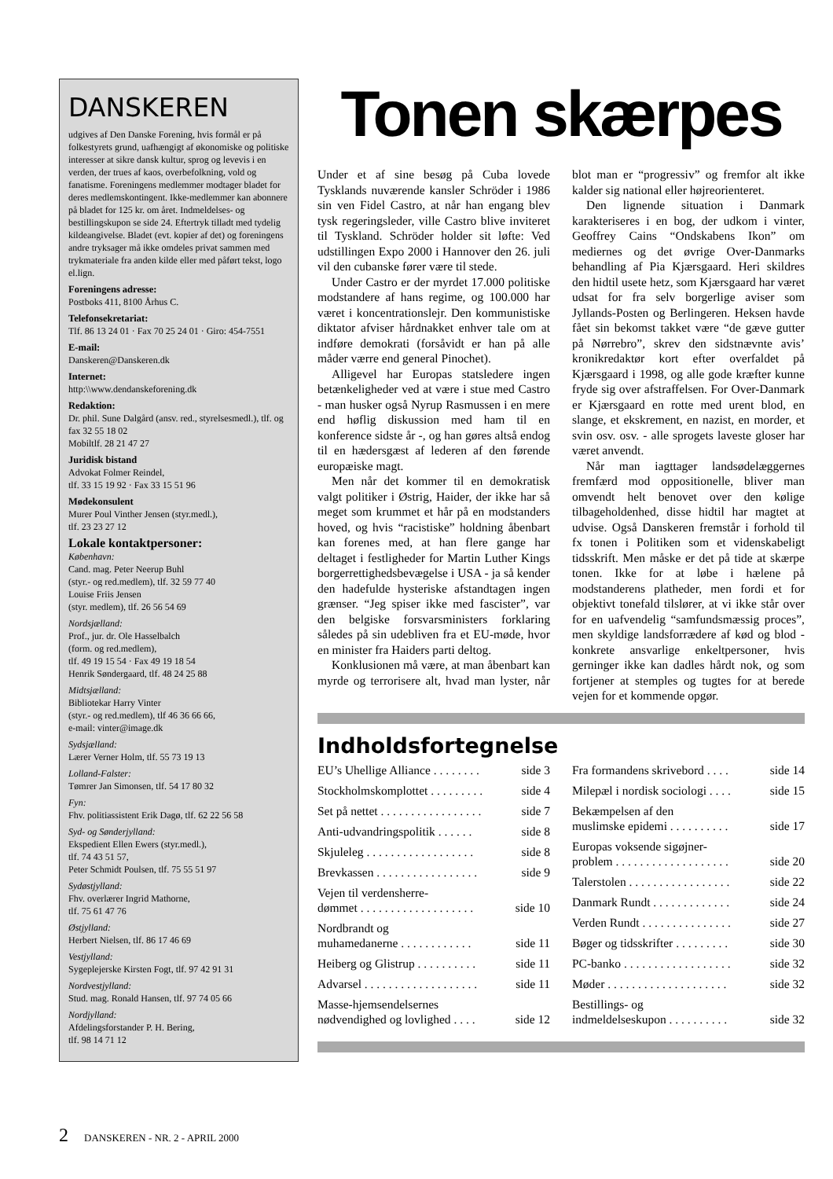DANSKEREN
udgives af Den Danske Forening, hvis formål er på folkestyrets grund, uafhængigt af økonomiske og politiske interesser at sikre dansk kultur, sprog og levevis i en verden, der trues af kaos, overbefolkning, vold og fanatisme. Foreningens medlemmer modtager bladet for deres medlemskontingent. Ikke-medlemmer kan abonnere på bladet for 125 kr. om året. Indmeldelses- og bestillingskupon se side 24. Eftertryk tilladt med tydelig kildeangivelse. Bladet (evt. kopier af det) og foreningens andre tryksager må ikke omdeles privat sammen med trykmateriale fra anden kilde eller med påført tekst, logo el.lign.
Foreningens adresse:
Postboks 411, 8100 Århus C.
Telefonsekretariat:
Tlf. 86 13 24 01 · Fax 70 25 24 01 · Giro: 454-7551
E-mail:
Danskeren@Danskeren.dk
Internet:
http:\\www.dendanskeforening.dk
Redaktion:
Dr. phil. Sune Dalgård (ansv. red., styrelsesmedl.), tlf. og fax 32 55 18 02
Mobiltlf. 28 21 47 27
Juridisk bistand
Advokat Folmer Reindel,
tlf. 33 15 19 92 · Fax 33 15 51 96
Mødekonsulent
Murer Poul Vinther Jensen (styr.medl.),
tlf. 23 23 27 12
Lokale kontaktpersoner:
København:
Cand. mag. Peter Neerup Buhl
(styr.- og red.medlem), tlf. 32 59 77 40
Louise Friis Jensen
(styr. medlem), tlf. 26 56 54 69
Nordsjælland:
Prof., jur. dr. Ole Hasselbalch
(form. og red.medlem),
tlf. 49 19 15 54 · Fax 49 19 18 54
Henrik Søndergaard, tlf. 48 24 25 88
Midtsjælland:
Bibliotekar Harry Vinter
(styr.- og red.medlem), tlf 46 36 66 66,
e-mail: vinter@image.dk
Sydsjælland:
Lærer Verner Holm, tlf. 55 73 19 13
Lolland-Falster:
Tømrer Jan Simonsen, tlf. 54 17 80 32
Fyn:
Fhv. politiassistent Erik Dagø, tlf. 62 22 56 58
Syd- og Sønderjylland:
Ekspedient Ellen Ewers (styr.medl.),
tlf. 74 43 51 57,
Peter Schmidt Poulsen, tlf. 75 55 51 97
Sydøstjylland:
Fhv. overlærer Ingrid Mathorne,
tlf. 75 61 47 76
Østjylland:
Herbert Nielsen, tlf. 86 17 46 69
Vestjylland:
Sygeplejerske Kirsten Fogt, tlf. 97 42 91 31
Nordvestjylland:
Stud. mag. Ronald Hansen, tlf. 97 74 05 66
Nordjylland:
Afdelingsforstander P. H. Bering,
tlf. 98 14 71 12
Tonen skærpes
Under et af sine besøg på Cuba lovede Tysklands nuværende kansler Schröder i 1986 sin ven Fidel Castro, at når han engang blev tysk regeringsleder, ville Castro blive inviteret til Tyskland. Schröder holder sit løfte: Ved udstillingen Expo 2000 i Hannover den 26. juli vil den cubanske fører være til stede.
Under Castro er der myrdet 17.000 politiske modstandere af hans regime, og 100.000 har været i koncentrationslejr. Den kommunistiske diktator afviser hårdnakket enhver tale om at indføre demokrati (forsåvidt er han på alle måder værre end general Pinochet).
Alligevel har Europas statsledere ingen betænkeligheder ved at være i stue med Castro - man husker også Nyrup Rasmussen i en mere end høflig diskussion med ham til en konference sidste år -, og han gøres altså endog til en hædersgæst af lederen af den førende europæiske magt.
Men når det kommer til en demokratisk valgt politiker i Østrig, Haider, der ikke har så meget som krummet et hår på en modstanders hoved, og hvis “racistiske” holdning åbenbart kan forenes med, at han flere gange har deltaget i festligheder for Martin Luther Kings borgerrettighedsbevægelse i USA - ja så kender den hadefulde hysteriske afstandtagen ingen grænser. “Jeg spiser ikke med fascister”, var den belgiske forsvarsministers forklaring således på sin udebliven fra et EU-møde, hvor en minister fra Haiders parti deltog.
Konklusionen må være, at man åbenbart kan myrde og terrorisere alt, hvad man lyster, når blot man er “progressiv” og fremfor alt ikke kalder sig national eller højreorienteret.
Den lignende situation i Danmark karakteriseres i en bog, der udkom i vinter, Geoffrey Cains “Ondskabens Ikon” om mediernes og det øvrige Over-Danmarks behandling af Pia Kjærsgaard. Heri skildres den hidtil usete hetz, som Kjærsgaard har været udsat for fra selv borgerlige aviser som Jyllands-Posten og Berlingeren. Heksen havde fået sin bekomst takket være “de gæve gutter på Nørrebro”, skrev den sidstnævnte avis’ kronikredaktør kort efter overfaldet på Kjærsgaard i 1998, og alle gode kræfter kunne fryde sig over afstraffelsen. For Over-Danmark er Kjærsgaard en rotte med urent blod, en slange, et ekskrement, en nazist, en morder, et svin osv. osv. - alle sprogets laveste gloser har været anvendt.
Når man iagttager landsødelæggernes fremfærd mod oppositionelle, bliver man omvendt helt benovet over den kølige tilbageholdenhed, disse hidtil har magtet at udvise. Også Danskeren fremstår i forhold til fx tonen i Politiken som et videnskabeligt tidsskrift. Men måske er det på tide at skærpe tonen. Ikke for at løbe i hælene på modstanderens platheder, men fordi et for objektivt tonefald tilslører, at vi ikke står over for en uafvendelig “samfundsmæssig proces”, men skyldige landsforrædere af kød og blod - konkrete ansvarlige enkeltpersoner, hvis gerninger ikke kan dadles hårdt nok, og som fortjener at stemples og tugtes for at berede vejen for et kommende opgør.
Indholdsfortegnelse
EU’s Uhellige Alliance . . . . . . . . side 3
Stockholmskomplottet . . . . . . . . . side 4
Set på nettet . . . . . . . . . . . . . . . . . side 7
Anti-udvandringspolitik . . . . . . side 8
Skjuleleg . . . . . . . . . . . . . . . . . . side 8
Brevkassen . . . . . . . . . . . . . . . . . side 9
Vejen til verdensherre-
dømmet . . . . . . . . . . . . . . . . . . .
side 10
Nordbrandt og
muhamedanerne . . . . . . . . . . . .
side 11
Heiberg og Glistrup . . . . . . . . . . side 11
Advarsel . . . . . . . . . . . . . . . . . . . side 11
Masse-hjemsendelsernes
nødvendighed og lovlighed . . . .
side 12
Fra formandens skrivebord . . . . side 14
Milepæl i nordisk sociologi . . . . side 15
Bekæmpelsen af den
muslimske epidemi . . . . . . . . . .
side 17
Europas voksende sigøjner-
problem . . . . . . . . . . . . . . . . . . .
side 20
Talerstolen . . . . . . . . . . . . . . . . . side 22
Danmark Rundt . . . . . . . . . . . . . side 24
Verden Rundt . . . . . . . . . . . . . . . side 27
Bøger og tidsskrifter . . . . . . . . . side 30
PC-banko . . . . . . . . . . . . . . . . . . side 32
Møder . . . . . . . . . . . . . . . . . . . . side 32
Bestillings- og
indmeldelseskupon . . . . . . . . . .
side 32
2 DANSKEREN - NR. 2 - APRIL 2000